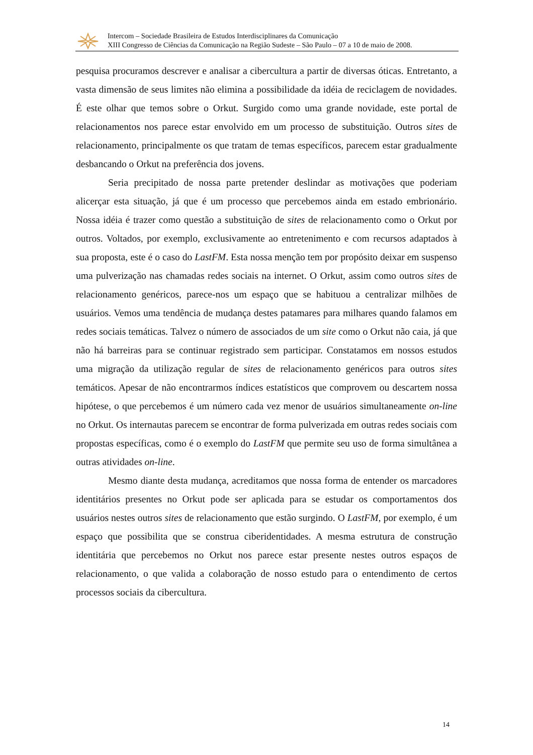Intercom – Sociedade Brasileira de Estudos Interdisciplinares da Comunicação
XIII Congresso de Ciências da Comunicação na Região Sudeste – São Paulo – 07 a 10 de maio de 2008.
pesquisa procuramos descrever e analisar a cibercultura a partir de diversas óticas. Entretanto, a vasta dimensão de seus limites não elimina a possibilidade da idéia de reciclagem de novidades. É este olhar que temos sobre o Orkut. Surgido como uma grande novidade, este portal de relacionamentos nos parece estar envolvido em um processo de substituição. Outros sites de relacionamento, principalmente os que tratam de temas específicos, parecem estar gradualmente desbancando o Orkut na preferência dos jovens.
Seria precipitado de nossa parte pretender deslindar as motivações que poderiam alicerçar esta situação, já que é um processo que percebemos ainda em estado embrionário. Nossa idéia é trazer como questão a substituição de sites de relacionamento como o Orkut por outros. Voltados, por exemplo, exclusivamente ao entretenimento e com recursos adaptados à sua proposta, este é o caso do LastFM. Esta nossa menção tem por propósito deixar em suspenso uma pulverização nas chamadas redes sociais na internet. O Orkut, assim como outros sites de relacionamento genéricos, parece-nos um espaço que se habituou a centralizar milhões de usuários. Vemos uma tendência de mudança destes patamares para milhares quando falamos em redes sociais temáticas. Talvez o número de associados de um site como o Orkut não caia, já que não há barreiras para se continuar registrado sem participar. Constatamos em nossos estudos uma migração da utilização regular de sites de relacionamento genéricos para outros sites temáticos. Apesar de não encontrarmos índices estatísticos que comprovem ou descartem nossa hipótese, o que percebemos é um número cada vez menor de usuários simultaneamente on-line no Orkut. Os internautas parecem se encontrar de forma pulverizada em outras redes sociais com propostas específicas, como é o exemplo do LastFM que permite seu uso de forma simultânea a outras atividades on-line.
Mesmo diante desta mudança, acreditamos que nossa forma de entender os marcadores identitários presentes no Orkut pode ser aplicada para se estudar os comportamentos dos usuários nestes outros sites de relacionamento que estão surgindo. O LastFM, por exemplo, é um espaço que possibilita que se construa ciberidentidades. A mesma estrutura de construção identitária que percebemos no Orkut nos parece estar presente nestes outros espaços de relacionamento, o que valida a colaboração de nosso estudo para o entendimento de certos processos sociais da cibercultura.
14